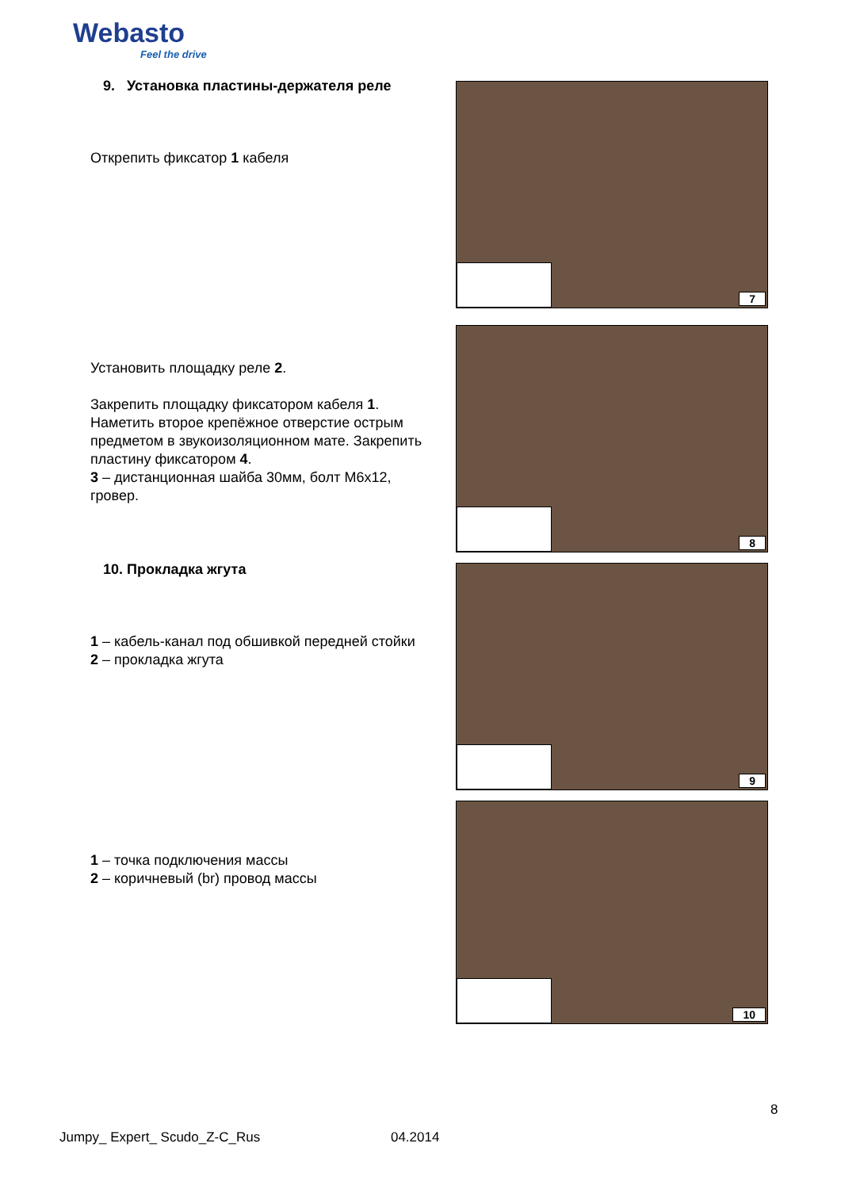Webasto
Feel the drive
9. Установка пластины-держателя реле
Открепить фиксатор 1 кабеля
Установить площадку реле 2.
Закрепить площадку фиксатором кабеля 1. Наметить второе крепёжное отверстие острым предметом в звукоизоляционном мате. Закрепить пластину фиксатором 4.
3 – дистанционная шайба 30мм, болт М6х12, гровер.
10. Прокладка жгута
1 – кабель-канал под обшивкой передней стойки
2 – прокладка жгута
1 – точка подключения массы
2 – коричневый (br) провод массы
7
8
9
10
8
Jumpy_ Expert_ Scudo_Z-C_Rus 04.2014